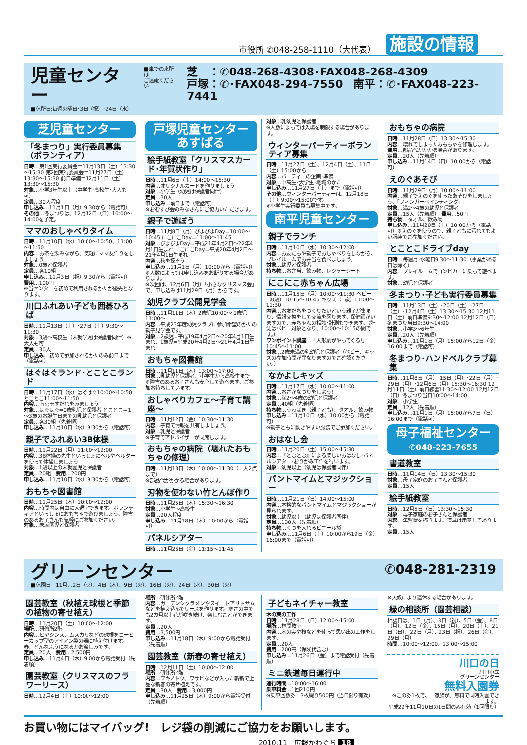市役所 ✆048-258-1110（大代表）
施設の情報
児童センター
■休所日:毎週火曜日･3日（祝）･24日（水）
■車での来所は
ご遠慮ください
芝　：✆048-268-4308･FAX048-268-4309
戸塚：✆･FAX048-294-7550　南平：✆･FAX048-223-7441
芝児童センター
「冬まつり」実行委員募集（ボランティア）
日時…第1回実行委員会＝11月13日（土）13:30～15:30 第2回実行委員会＝11月27日（土）13:30～15:30 前日準備＝12月11日（土）13:30～15:30
対象…小学3年生以上（中学生･高校生･大人も可）
定員…30人程度
申し込み…11月1日（月）9:30から（電話可）
その他…冬まつりは、12月12日（日）10:00～14:00を予定。
ママのおしゃべりタイム
日時…11月10日（水）10:00～10:50、11:00～11:50
内容…お茶を飲みながら、気軽にママ友作りをしましょう
対象…0歳と保護者
定員…各10組
申し込み…11月3日（祝）9:30から（電話可）
費用…100円
※当センターを初めて利用されるかたが優先となります。
川口ふれあい子ども囲碁ひろば
日時…11月13日（土）･27日（土）9:30～11:30
対象…3歳～高校生（未就学児は保護者同伴）※大人も可
定員…30人
申し込み…初めて参加されるかたのみ前日まで（電話可）
はぐはぐランド･とことこランド
日時…11月17日（水）はぐはぐ10:00～10:50 とことこ11:00～11:50
内容…南京玉すだれをみましょう
対象…はぐはぐ=0歳乳児と保護者 とことこ＝1～3歳のお誕生日までの乳幼児と保護者
定員…各30組（先着順）
申し込み…11月10日（水）9:30から（電話可）
親子でふれあい3B体操
日時…11月22日（月）11:00～12:00
内容…3B体操の先生といっしょにベルやベルターを使って体操しましょう
対象…1歳以上の未就園児と保護者
定員…20組　費用…200円
申し込み…11月10日（水）9:30から（電話可）
おもちゃ図書館
日時…11月25日（木）10:00～12:00
内容…時間内は自由に入退室できます。ボランティアといっしょにおもちゃで遊びましょう。障害のあるお子さんも気軽にご参加ください。
対象…未就園児と保護者
戸塚児童センター
あすぱる
絵手紙教室「クリスマスカード･年賀状作り」
日時…11月6日（土）14:00～15:30
内容…オリジナルカードを作りましょう
対象…小学生（幼児は保護者同伴）
定員…30人
申し込み…前日まで（電話可）
※おむすび会のみなさんにご協力いただきます。
親子で遊ぼう
日時…11月8日（月）ぴよぴよDay=10:00～10:45 にこにこDay=11:00～11:45
対象…ぴよぴよDay=平成21年4月2日～22年4月1日生まれ にこにこDay=平成20年4月2日～21年4月1日生まれ
内容…秋を探そう
申し込み…11月1日（月）10:00から（電話可）※人数によっては申し込みをお断りする場合があります。
※次回は、12月6日（月）「小さなクリスマス会」で、申し込みは11月29日（月）からです。
幼児クラブ公開見学会
日時…11月11日（木）2歳児10:00～ 1歳児11:00～
内容…平成23年度幼児クラブに参加希望のかたの親子見学会です。
対象…2歳児=平成19年4月2日～20年4月1日生まれ、1歳児=平成20年4月2日～21年4月1日生まれ
おもちゃ図書館
日時…11月11日（木）13:00～17:00
対象…乳幼児と保護者、小学生から高校生まで
※障害のあるお子さんも安心して遊べます。ご参加お待ちしています。
おしゃべりカフェ～子育て講座～
日時…11月12日（金）10:30～11:30
内容…子育て情報を共有しましょう。
対象…乳児と保護者
※子育てアドバイザーが同席します。
おもちゃの病院（壊れたおもちゃの修理）
日時…11月18日（木）10:00～11:30（一人2点まで）
※部品代がかかる場合があります。
刃物を使わない竹とんぼ作り
日時…11月25日（木）15:30～16:30
対象…小学生～高校生
定員…20人程度
申し込み…11月18日（木）10:00から（電話可）
パネルシアター
日時…11月26日（金）11:15～11:45
対象…乳幼児と保護者
※人数によっては入場を制限する場合があります。
ウィンターパーティーボランティア募集
日時…11月27日（土）、12月4日（土）、11日（土）15:00から
内容…パーティーの企画･準備
対象…中高生･大学生･地域のかた
申し込み…11月27日（土）まで（電話可）
その他…ウィンターパーティーは、12月18日（土）9:00～15:00です。
※小学生実行委員も募集中です。
南平児童センター
親子でランチ
日時…11月10日（水）10:30～12:00
内容…お友だちや親子でおしゃべりをしながら、プレイルームでお弁当を食べましょう。
対象…幼児と保護者
持ち物…お弁当、飲み物、レジャーシート
にこにこ赤ちゃん広場
日時…11月15日（月）10:00～11:30 ベビー（0歳）10:15～10:45 キッズ（1歳）11:00～11:30
内容…お友だちをつくりたいという親子が集まり、情報交換をして交流を図ります。保健師がいますので、赤ちゃんの相談･計測もできます。（計測はベビー対象となり、10:00～10:15の間です。）
ワンポイント講座…「人形劇がやってくる!」10:45～11:00
対象…2歳未満の乳幼児と保護者（ベビー、キッズの参加時間が異なりますのでご確認ください。）
なかよしキッズ
日時…11月17日（水）10:00～11:00
内容…おさかなつりをしよう!
対象…満2～4歳の幼児と保護者
定員…40組（先着順）
持ち物…うわばき（親子とも）、タオル、飲み物
申し込み…11月10日（水）10:00から（電話可）
※親子ともに動きやすい服装でご参加ください。
おはなし会
日時…11月20日（土）15:00～15:30
内容…『とむとむ』による楽しいおはなし･パネルシアター･おりがみ工作を行います。
対象…幼児以上（幼児は保護者同伴）
パントマイムとマジックショー
日時…11月21日（日）14:00～15:00
内容…本格的なパントマイムとマジックショーが見られます。
対象…幼児以上（幼児は保護者同伴）
定員…130人（先着順）
持ち物…くつを入れるビニール袋
申し込み…11月6日（土）10:00から19日（金）16:00まで（電話可）
おもちゃの病院
日時…11月28日（日）13:30～15:30
内容…壊れてしまったおもちゃを修理します。
費用…部品代がかかる場合があります。
定員…20人（先着順）
申し込み…11月14日（日）10:00から（電話可）
えのぐあそび
日時…11月29日（月）10:00～11:00
内容…親子でえのぐを使ったあそびをしましょう。「フィンガーペインティング」
対象…満2～4歳の幼児と保護者
定員…15人（先着順）　費用…50円
持ち物…タオル、飲み物
申し込み…11月20日（土）10:00から（電話可）※えのぐを使うので、親子ともに汚れてもよい服装でご参加ください。
とことこドライブday
日時…毎週月･水曜日9:30～11:30（事業がある日は除く）
内容…プレイルームでコンビカーに乗って遊べます。
対象…幼児と保護者
冬まつり･子ども実行委員募集
日時…11月13日（土）･20日（土）･27日（土）･12月4日（土）13:30～15:30 12月11日（土）前日準備9:30～12:00 12月12日（日）冬まつり当日9:30～14:00
対象…小学3～6年生
定員…20人（先着順）
申し込み…11月1日（月）15:00から12日（金）16:00まで（電話可）
冬まつり･ハンドベルクラブ募集
日時…11月8日（月）･15日（月）･22日（月）･29日（月）･12月6日（月）15:30～16:30 12月11日（土）前日練習11:30～12:00 12月12日（日）冬まつり当日10:00～14:00
対象…小学生
定員…12人（先着順）
申し込み…11月1日（月）15:00から7日（日）16:00まで（電話可）
母子福祉センター
✆048-223-7655
書道教室
日時…11月14日（日）13:30～15:30
対象…母子家庭のお子さんと保護者
定員…15人
絵手紙教室
日時…12月5日（日）13:30～15:30
対象…母子家庭のお子さんと保護者
内容…年賀状を描きます。道具は用意してあります。
定員…15人
グリーンセンター
■休園日　11月…2日（火）、4日（木）、9日（火）、16日（火）、24日（水）、30日（火）
✆048-281-2319
園芸教室（秋植え球根と季節の植物の寄せ植え）
日時…11月20日（土）10:00～12:00
場所…研修所2階
内容…ヒヤシンス、ムスカリなどの球根をコーヒーカップ型のアイアン製の器に植え付けます。春、どんなふうになるかお楽しみです。
定員…20人　費用…2,500円
申し込み…11月4日（木）9:00から電話受付（先着順）
園芸教室（クリスマスのフラワーリース）
日時…12月4日（土）10:00～12:00
場所…研修所2階
内容…ガーデンシクラメンやスイートアリッサムなどを植え込んでリースを作ります。寒さの中でも2カ月以上花が咲き続け、楽しむことができます。
定員…20人
費用…3,500円
申し込み…11月18日（木）9:00から電話受付（先着順）
園芸教室（新春の寄せ植え）
日時…12月11日（土）10:00～12:00
場所…研修所2階
内容…フキノトウ、ワサビなどが入った斬新で上品な新春の寄せ植えです。
定員…30人　費用…3,000円
申し込み…11月25日（木）9:00から電話受付（先着順）
子どもネイチャー教室
木の実の工作
日時…11月28日（日）12:00～15:00
場所…林間教室
内容…木の実や枝などを使って思い出の工作をします。
定員…20人
費用…200円（保険代含む）
申し込み…11月26日（金）まで電話受付（先着順）
ミニ鉄道毎日運行中
運行時間…10:00～16:00
乗車料金…1回210円
※乗車回数券　3枚綴り500円（当日限り有効）
※天候により運休する場合があります。
緑の相談所（園芸相談）
相談日は、1日（月）、3日（祝）、5日（金）、8日（月）、12日（金）、15日（月）、20日（土）、21日（日）、22日（月）、23日（祝）、26日（金）、29日（月）
時間…10:00～12:00／13:00～15:00
川口の日
川口市立
グリーンセンター
無料入園券
※この券1枚で、一家族が、無料で同時入園できます。
平成22年11月10日の1日間のみ有効（1回限り）
お買い物にはマイバッグ!　レジ袋の削減にご協力をお願いします。
2010.11　広報かわぐち 18